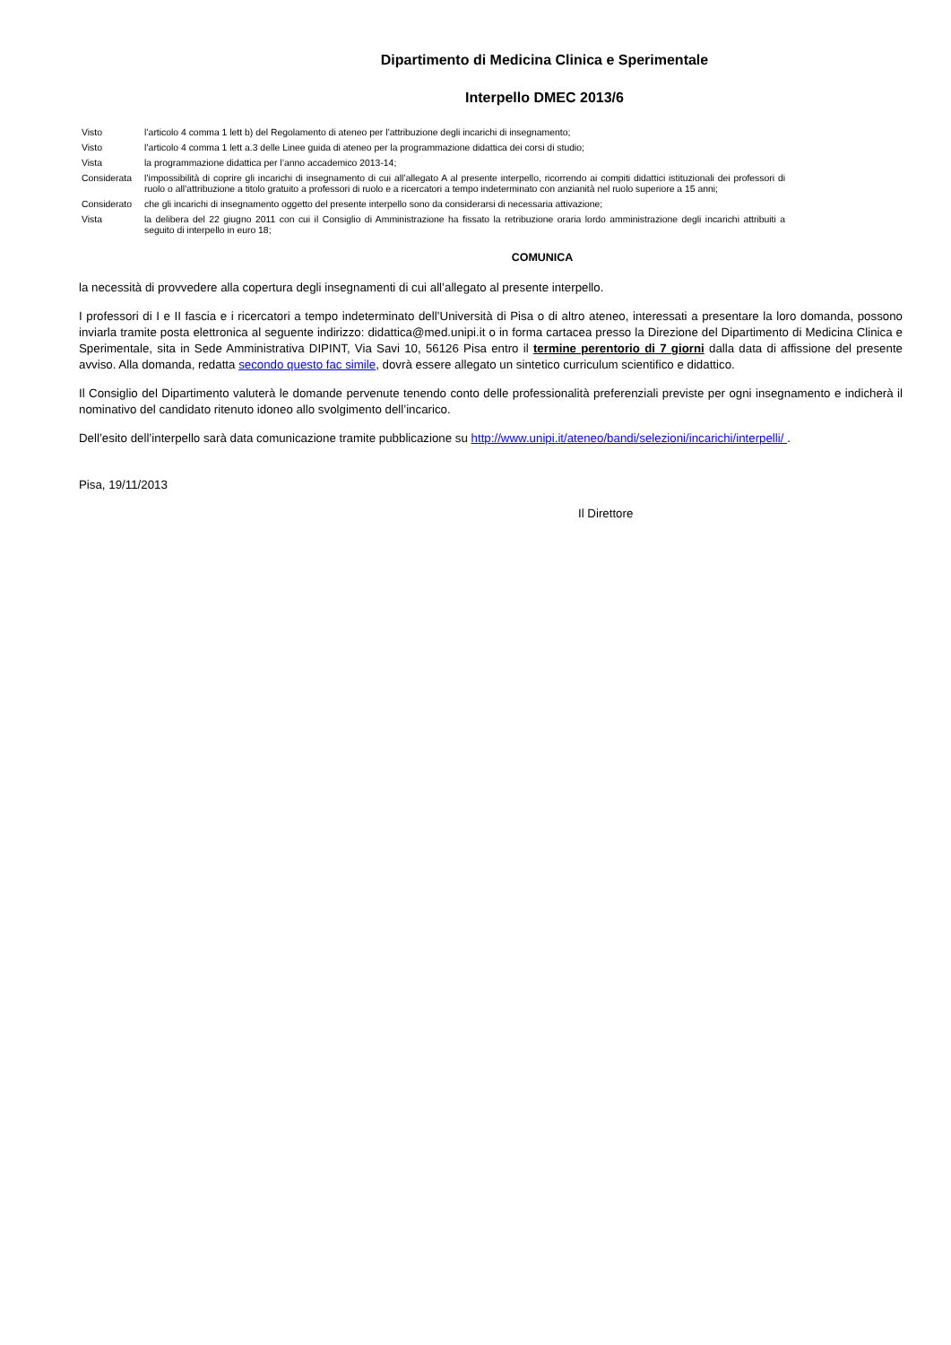Dipartimento di Medicina Clinica e Sperimentale
Interpello DMEC 2013/6
| Visto | l’articolo 4 comma 1 lett b) del Regolamento di ateneo per l’attribuzione degli incarichi di insegnamento; |
| Visto | l’articolo 4 comma 1 lett a.3 delle Linee guida di ateneo per la programmazione didattica dei corsi di studio; |
| Vista | la programmazione didattica per l’anno accademico 2013-14; |
| Considerata | l’impossibilità di coprire gli incarichi di insegnamento di cui all’allegato A al presente interpello, ricorrendo ai compiti didattici istituzionali dei professori di ruolo o all’attribuzione a titolo gratuito a professori di ruolo e a ricercatori a tempo indeterminato con anzianità nel ruolo superiore a 15 anni; |
| Considerato | che gli incarichi di insegnamento oggetto del presente interpello sono da considerarsi di necessaria attivazione; |
| Vista | la delibera del 22 giugno 2011 con cui il Consiglio di Amministrazione ha fissato la retribuzione oraria lordo amministrazione degli incarichi attribuiti a seguito di interpello in euro 18; |
COMUNICA
la necessità di provvedere alla copertura degli insegnamenti di cui all’allegato al presente interpello.
I professori di I e II fascia e i ricercatori a tempo indeterminato dell’Università di Pisa o di altro ateneo, interessati a presentare la loro domanda, possono inviarla tramite posta elettronica al seguente indirizzo: didattica@med.unipi.it o in forma cartacea presso la Direzione del Dipartimento di Medicina Clinica e Sperimentale, sita in Sede Amministrativa DIPINT, Via Savi 10, 56126 Pisa entro il termine perentorio di 7 giorni dalla data di affissione del presente avviso. Alla domanda, redatta secondo questo fac simile, dovrà essere allegato un sintetico curriculum scientifico e didattico.
Il Consiglio del Dipartimento valuterà le domande pervenute tenendo conto delle professionalità preferenziali previste per ogni insegnamento e indicherà il nominativo del candidato ritenuto idoneo allo svolgimento dell’incarico.
Dell’esito dell’interpello sarà data comunicazione tramite pubblicazione su http://www.unipi.it/ateneo/bandi/selezioni/incarichi/interpelli/ .
Pisa, 19/11/2013
Il Direttore